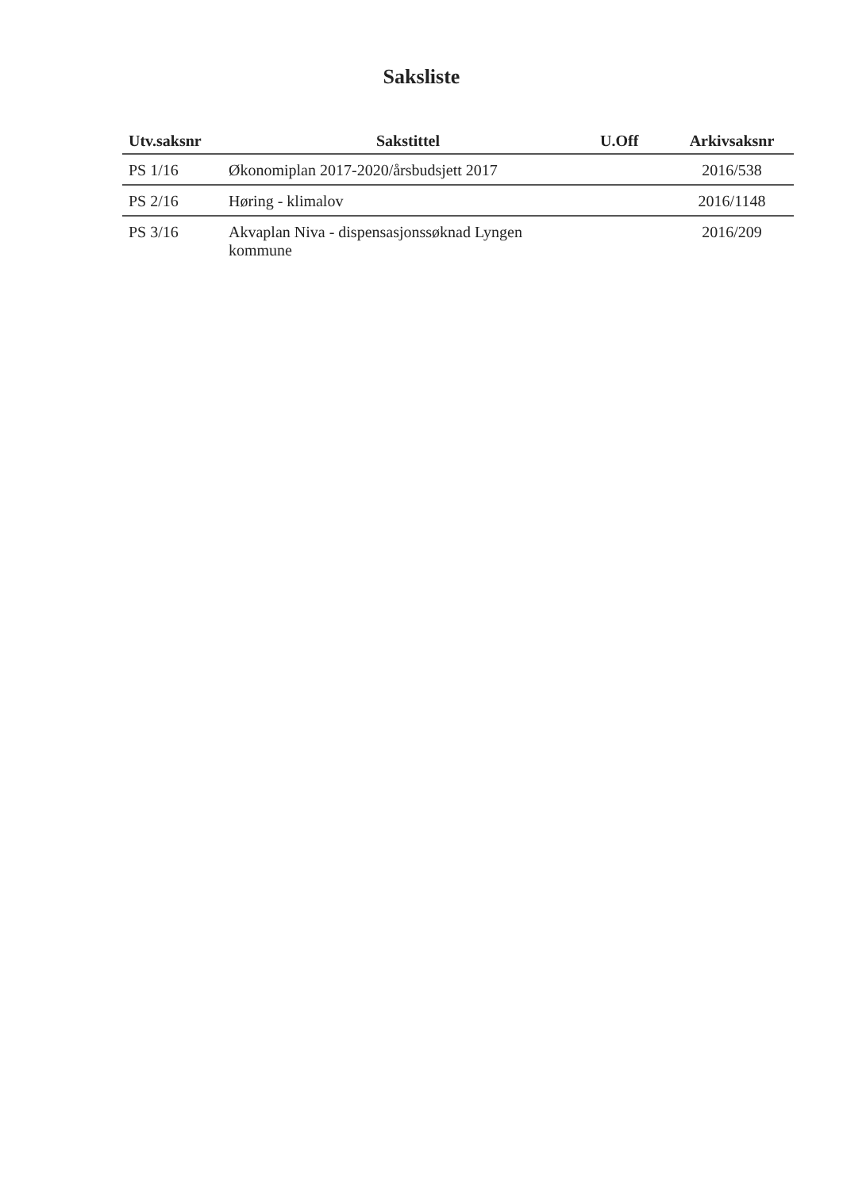Saksliste
| Utv.saksnr | Sakstittel | U.Off | Arkivsaksnr |
| --- | --- | --- | --- |
| PS 1/16 | Økonomiplan 2017-2020/årsbudsjett 2017 | | 2016/538 |
| PS 2/16 | Høring - klimalov | | 2016/1148 |
| PS 3/16 | Akvaplan Niva - dispensasjonssøknad Lyngen kommune | | 2016/209 |